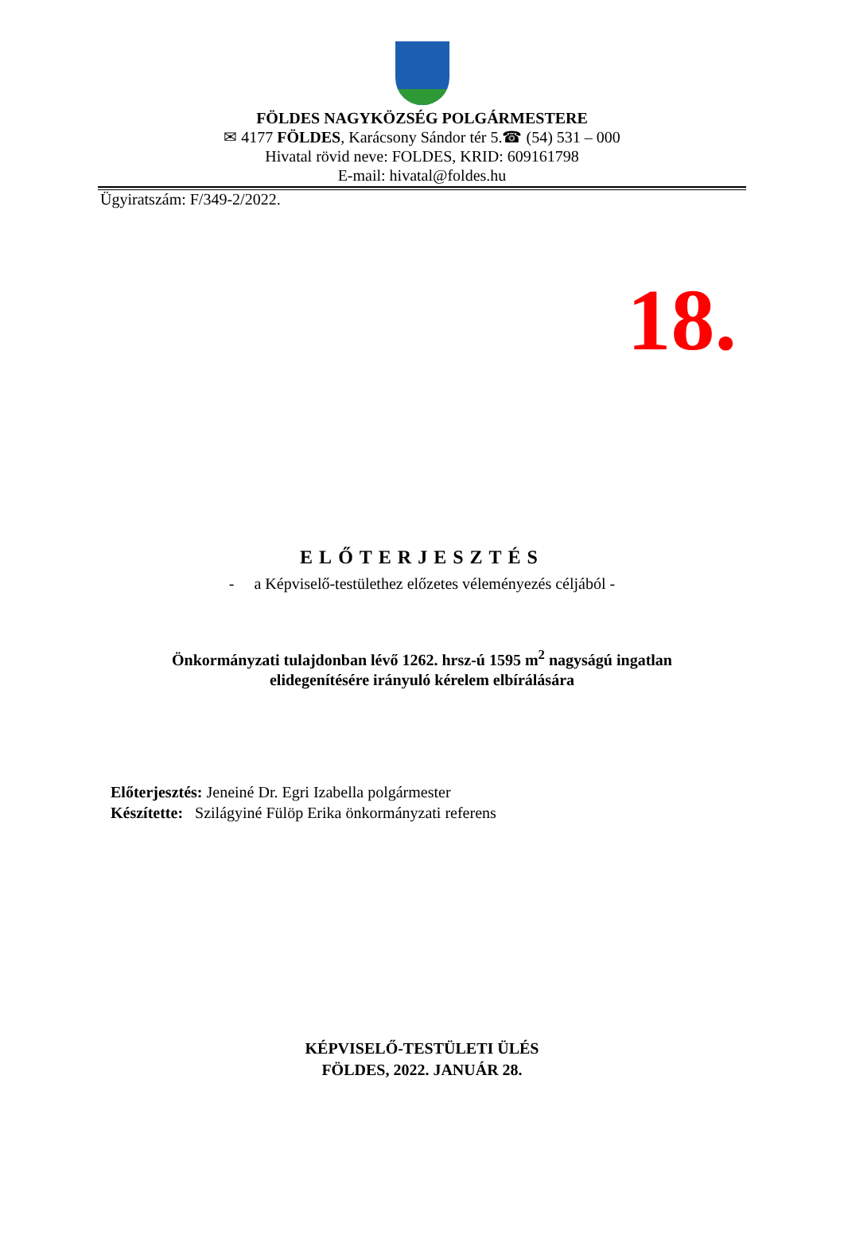FÖLDES NAGYKÖZSÉG POLGÁRMESTERE
✉ 4177 FÖLDES, Karácsony Sándor tér 5.☎ (54) 531 – 000
Hivatal rövid neve: FOLDES, KRID: 609161798
E-mail: hivatal@foldes.hu
Ügyiratszám: F/349-2/2022.
18.
ELŐTERJESZTÉS
- a Képviselő-testülethez előzetes véleményezés céljából -
Önkormányzati tulajdonban lévő 1262. hrsz-ú 1595 m<sup>2</sup> nagyságú ingatlan
elidegenítésére irányuló kérelem elbírálására
Előterjesztés: Jeneiné Dr. Egri Izabella polgármester
Készítette: Szilágyiné Fülöp Erika önkormányzati referens
KÉPVISELŐ-TESTÜLETI ÜLÉS
FÖLDES, 2022. JANUÁR 28.